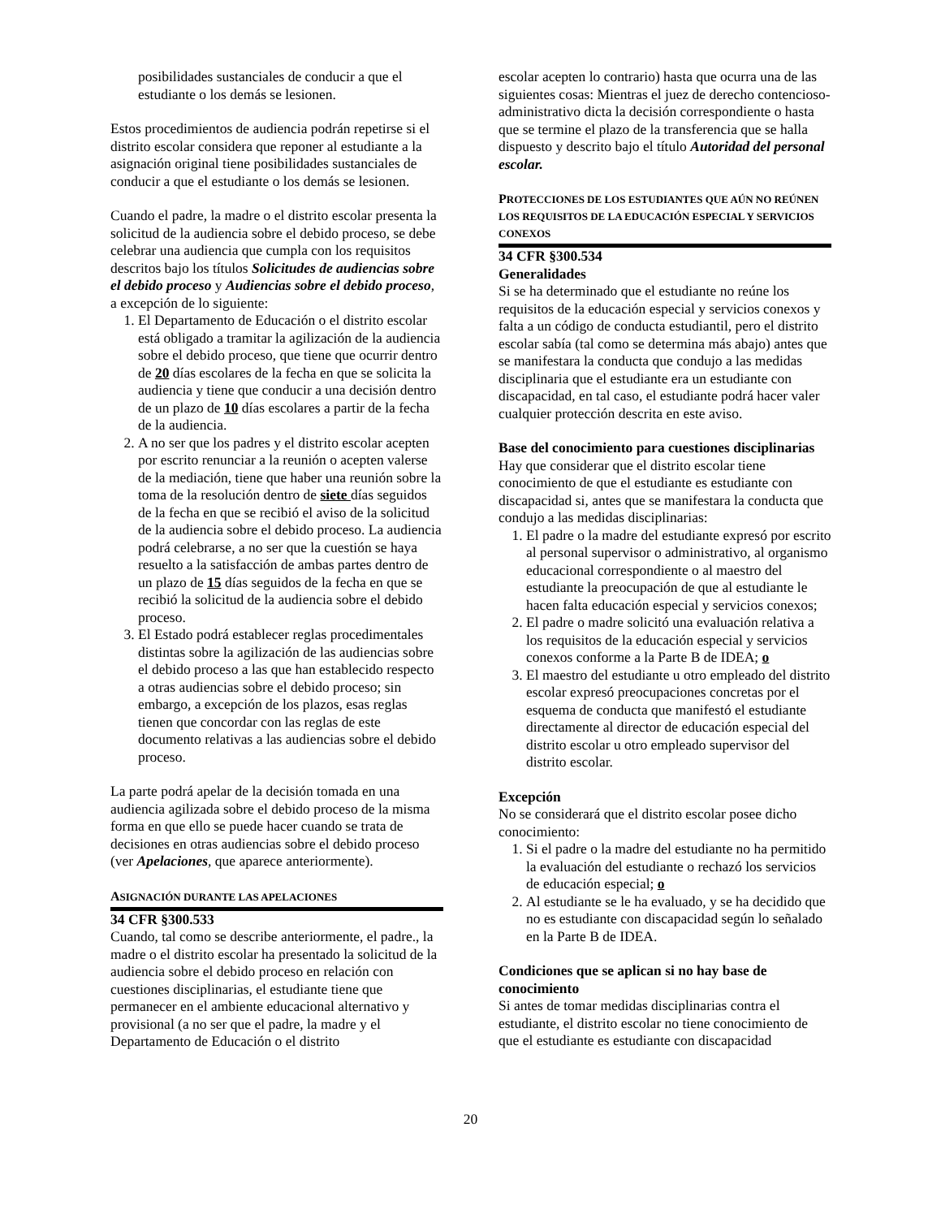posibilidades sustanciales de conducir a que el estudiante o los demás se lesionen.
Estos procedimientos de audiencia podrán repetirse si el distrito escolar considera que reponer al estudiante a la asignación original tiene posibilidades sustanciales de conducir a que el estudiante o los demás se lesionen.
Cuando el padre, la madre o el distrito escolar presenta la solicitud de la audiencia sobre el debido proceso, se debe celebrar una audiencia que cumpla con los requisitos descritos bajo los títulos Solicitudes de audiencias sobre el debido proceso y Audiencias sobre el debido proceso, a excepción de lo siguiente:
1. El Departamento de Educación o el distrito escolar está obligado a tramitar la agilización de la audiencia sobre el debido proceso, que tiene que ocurrir dentro de 20 días escolares de la fecha en que se solicita la audiencia y tiene que conducir a una decisión dentro de un plazo de 10 días escolares a partir de la fecha de la audiencia.
2. A no ser que los padres y el distrito escolar acepten por escrito renunciar a la reunión o acepten valerse de la mediación, tiene que haber una reunión sobre la toma de la resolución dentro de siete días seguidos de la fecha en que se recibió el aviso de la solicitud de la audiencia sobre el debido proceso. La audiencia podrá celebrarse, a no ser que la cuestión se haya resuelto a la satisfacción de ambas partes dentro de un plazo de 15 días seguidos de la fecha en que se recibió la solicitud de la audiencia sobre el debido proceso.
3. El Estado podrá establecer reglas procedimentales distintas sobre la agilización de las audiencias sobre el debido proceso a las que han establecido respecto a otras audiencias sobre el debido proceso; sin embargo, a excepción de los plazos, esas reglas tienen que concordar con las reglas de este documento relativas a las audiencias sobre el debido proceso.
La parte podrá apelar de la decisión tomada en una audiencia agilizada sobre el debido proceso de la misma forma en que ello se puede hacer cuando se trata de decisiones en otras audiencias sobre el debido proceso (ver Apelaciones, que aparece anteriormente).
ASIGNACIÓN DURANTE LAS APELACIONES
34 CFR §300.533
Cuando, tal como se describe anteriormente, el padre., la madre o el distrito escolar ha presentado la solicitud de la audiencia sobre el debido proceso en relación con cuestiones disciplinarias, el estudiante tiene que permanecer en el ambiente educacional alternativo y provisional (a no ser que el padre, la madre y el Departamento de Educación o el distrito
escolar acepten lo contrario) hasta que ocurra una de las siguientes cosas: Mientras el juez de derecho contencioso-administrativo dicta la decisión correspondiente o hasta que se termine el plazo de la transferencia que se halla dispuesto y descrito bajo el título Autoridad del personal escolar.
PROTECCIONES DE LOS ESTUDIANTES QUE AÚN NO REÚNEN LOS REQUISITOS DE LA EDUCACIÓN ESPECIAL Y SERVICIOS CONEXOS
34 CFR §300.534
Generalidades
Si se ha determinado que el estudiante no reúne los requisitos de la educación especial y servicios conexos y falta a un código de conducta estudiantil, pero el distrito escolar sabía (tal como se determina más abajo) antes que se manifestara la conducta que condujo a las medidas disciplinaria que el estudiante era un estudiante con discapacidad, en tal caso, el estudiante podrá hacer valer cualquier protección descrita en este aviso.
Base del conocimiento para cuestiones disciplinarias
Hay que considerar que el distrito escolar tiene conocimiento de que el estudiante es estudiante con discapacidad si, antes que se manifestara la conducta que condujo a las medidas disciplinarias:
1. El padre o la madre del estudiante expresó por escrito al personal supervisor o administrativo, al organismo educacional correspondiente o al maestro del estudiante la preocupación de que al estudiante le hacen falta educación especial y servicios conexos;
2. El padre o madre solicitó una evaluación relativa a los requisitos de la educación especial y servicios conexos conforme a la Parte B de IDEA; o
3. El maestro del estudiante u otro empleado del distrito escolar expresó preocupaciones concretas por el esquema de conducta que manifestó el estudiante directamente al director de educación especial del distrito escolar u otro empleado supervisor del distrito escolar.
Excepción
No se considerará que el distrito escolar posee dicho conocimiento:
1. Si el padre o la madre del estudiante no ha permitido la evaluación del estudiante o rechazó los servicios de educación especial; o
2. Al estudiante se le ha evaluado, y se ha decidido que no es estudiante con discapacidad según lo señalado en la Parte B de IDEA.
Condiciones que se aplican si no hay base de conocimiento
Si antes de tomar medidas disciplinarias contra el estudiante, el distrito escolar no tiene conocimiento de que el estudiante es estudiante con discapacidad
20